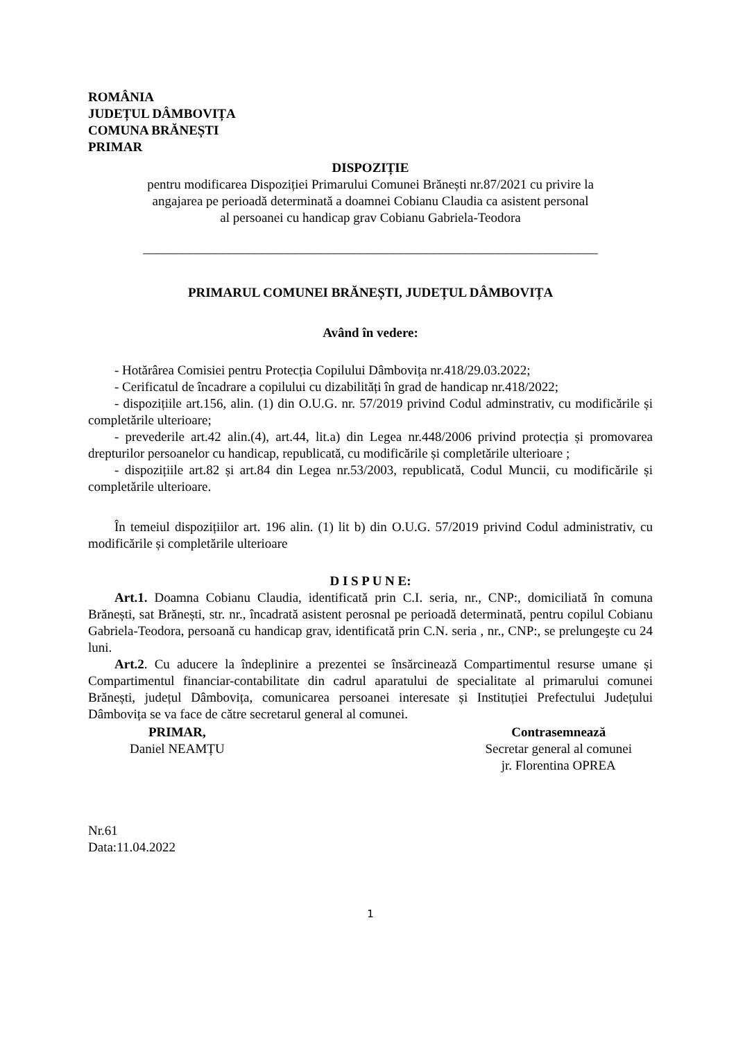ROMÂNIA
JUDEȚUL DÂMBOVIȚA
COMUNA BRĂNEȘTI
PRIMAR
DISPOZIȚIE
pentru modificarea Dispoziției Primarului Comunei Brănești nr.87/2021 cu privire la
angajarea pe perioadă determinată a doamnei Cobianu Claudia ca asistent personal
al persoanei cu handicap grav Cobianu Gabriela-Teodora
_____________________________________________________________________
PRIMARUL COMUNEI BRĂNEȘTI, JUDEȚUL DÂMBOVIȚA
Având în vedere:
- Hotărârea Comisiei pentru Protecția Copilului Dâmbovița nr.418/29.03.2022;
- Cerificatul de încadrare a copilului cu dizabilități în grad de handicap nr.418/2022;
- dispozițiile art.156, alin. (1) din O.U.G. nr. 57/2019 privind Codul adminstrativ, cu modificările și completările ulterioare;
- prevederile art.42 alin.(4), art.44, lit.a) din Legea nr.448/2006 privind protecția și promovarea drepturilor persoanelor cu handicap, republicată, cu modificările și completările ulterioare ;
- dispozițiile art.82 și art.84 din Legea nr.53/2003, republicată, Codul Muncii, cu modificările și completările ulterioare.
În temeiul dispozițiilor art. 196 alin. (1) lit b) din O.U.G. 57/2019 privind Codul administrativ, cu modificările și completările ulterioare
D I S P U N E:
Art.1. Doamna Cobianu Claudia, identificată prin C.I. seria, nr., CNP:, domiciliată în comuna Brănești, sat Brănești, str. nr., încadrată asistent perosnal pe perioadă determinată, pentru copilul Cobianu Gabriela-Teodora, persoană cu handicap grav, identificată prin C.N. seria , nr., CNP:, se prelungeşte cu 24 luni.
Art.2. Cu aducere la îndeplinire a prezentei se însărcinează Compartimentul resurse umane și Compartimentul financiar-contabilitate din cadrul aparatului de specialitate al primarului comunei Brănești, județul Dâmbovița, comunicarea persoanei interesate și Instituției Prefectului Județului Dâmbovița se va face de către secretarul general al comunei.
PRIMAR,
Daniel NEAMȚU
Contrasemnează
Secretar general al comunei
jr. Florentina OPREA
Nr.61
Data:11.04.2022
1